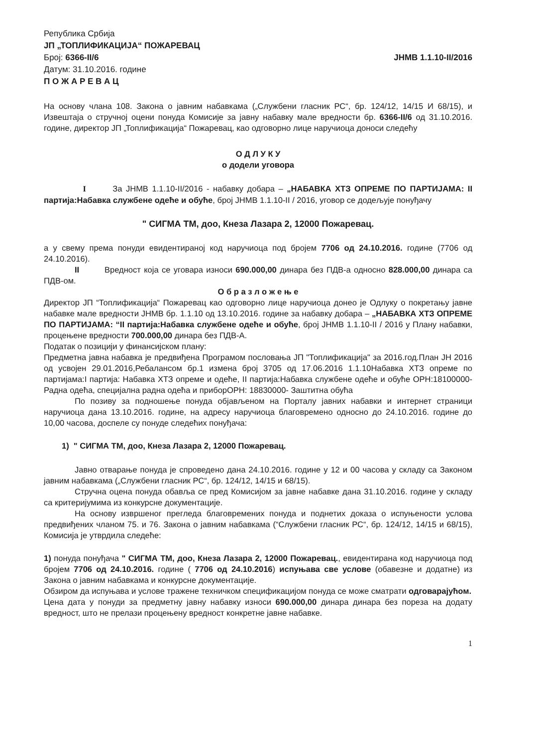Република Србија
ЈП „ТОПЛИФИКАЦИЈА“ ПОЖАРЕВАЦ
Број: 6366-II/6 ЈНМВ 1.1.10-II/2016
Датум: 31.10.2016. године
П О Ж А Р Е В А Ц
На основу члана 108. Закона о јавним набавкама („Службени гласник РС“, бр. 124/12, 14/15 И 68/15), и Извештаја о стручној оцени понуда Комисије за јавну набавку мале вредности бр. 6366-II/6 од 31.10.2016. године, директор ЈП „Топлификација“ Пожаревац, као одговорно лице наручиоца доноси следећу
О Д Л У К У
о додели уговора
I За ЈНМВ 1.1.10-II/2016 - набавку добара – „НАБАВКА ХТЗ ОПРЕМЕ ПО ПАРТИЈАМА: II партија:Набавка службене одеће и обуће, број ЈНМВ 1.1.10-II / 2016, уговор се додељује понуђачу
" СИГМА ТМ, доо, Кнеза Лазара 2, 12000 Пожаревац.
а у свему према понуди евидентираној код наручиоца под бројем 7706 од 24.10.2016. године (7706 од 24.10.2016).
II Вредност која се уговара износи 690.000,00 динара без ПДВ-а односно 828.000,00 динара са ПДВ-ом.
О б р а з л о ж е њ е
Директор ЈП “Топлификација“ Пожаревац као одговорно лице наручиоца донео је Одлуку о покретању јавне набавке мале вредности ЈНМВ бр. 1.1.10 од 13.10.2016. године за набавку добара – „НАБАВКА ХТЗ ОПРЕМЕ ПО ПАРТИЈАМА: “II партија:Набавка службене одеће и обуће, број ЈНМВ 1.1.10-II / 2016 у Плану набавки, процењене вредности 700.000,00 динара без ПДВ-А.
Податак о позицији у финансијском плану:
Предметна јавна набавка је предвиђена Програмом пословања ЈП "Топлификација" за 2016.год.План ЈН 2016 од усвојен 29.01.2016,Ребалансом бр.1 измена број 3705 од 17.06.2016 1.1.10Набавка ХТЗ опреме по партијама:I партија: Набавка ХТЗ опреме и одеће, II партија:Набавка службене одеће и обуће ОРН:18100000-Радна одећа, специјална радна одећа и приборОРН: 18830000- Заштитна обућа
По позиву за подношење понуда објављеном на Порталу јавних набавки и интернет страници наручиоца дана 13.10.2016. године, на адресу наручиоца благовремено односно до 24.10.2016. године до 10,00 часова, доспеле су понуде следећих понуђача:
1) " СИГМА ТМ, доо, Кнеза Лазара 2, 12000 Пожаревац.
Јавно отварање понуда је спроведено дана 24.10.2016. године у 12 и 00 часова у складу са Законом јавним набавкама („Службени гласник РС“, бр. 124/12, 14/15 и 68/15).
Стручна оцена понуда обавља се пред Комисијом за јавне набавке дана 31.10.2016. године у складу са критеријумима из конкурсне документације.
На основу извршеног прегледа благовремених понуда и поднетих доказа о испуњености услова предвиђених чланом 75. и 76. Закона о јавним набавкама (“Службени гласник РС“, бр. 124/12, 14/15 и 68/15), Комисија је утврдила следеће:
1) понуда понуђача " СИГМА ТМ, доо, Кнеза Лазара 2, 12000 Пожаревац., евидентирана код наручиоца под бројем 7706 од 24.10.2016. године ( 7706 од 24.10.2016) испуњава све услове (обавезне и додатне) из Закона о јавним набавкама и конкурсне документације.
Обзиром да испуњава и услове тражене техничком спецификацијом понуда се може сматрати одговарајућом.
Цена дата у понуди за предметну јавну набавку износи 690.000,00 динара динара без пореза на додату вредност, што не прелази процењену вредност конкретне јавне набавке.
1